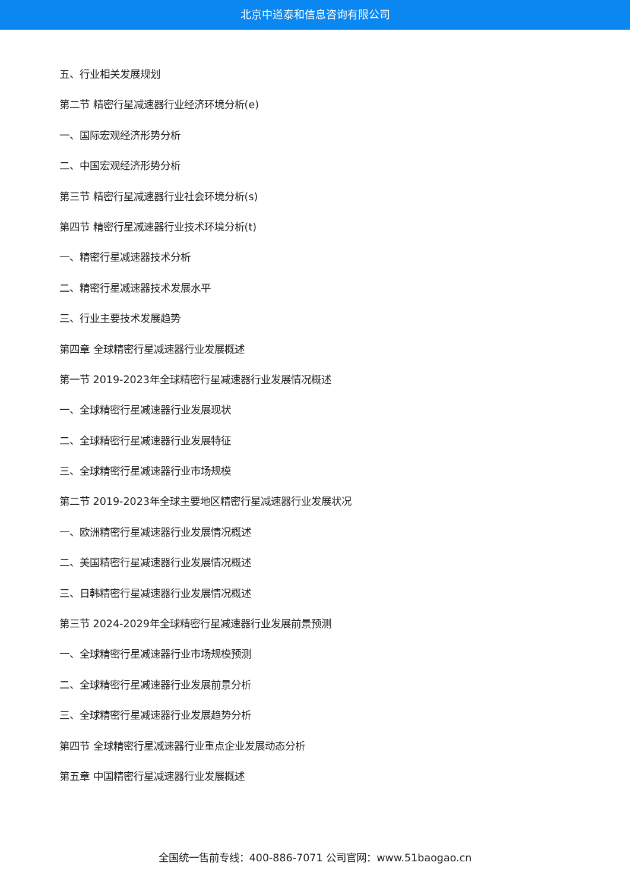北京中道泰和信息咨询有限公司
五、行业相关发展规划
第二节 精密行星减速器行业经济环境分析(e)
一、国际宏观经济形势分析
二、中国宏观经济形势分析
第三节 精密行星减速器行业社会环境分析(s)
第四节 精密行星减速器行业技术环境分析(t)
一、精密行星减速器技术分析
二、精密行星减速器技术发展水平
三、行业主要技术发展趋势
第四章 全球精密行星减速器行业发展概述
第一节 2019-2023年全球精密行星减速器行业发展情况概述
一、全球精密行星减速器行业发展现状
二、全球精密行星减速器行业发展特征
三、全球精密行星减速器行业市场规模
第二节 2019-2023年全球主要地区精密行星减速器行业发展状况
一、欧洲精密行星减速器行业发展情况概述
二、美国精密行星减速器行业发展情况概述
三、日韩精密行星减速器行业发展情况概述
第三节 2024-2029年全球精密行星减速器行业发展前景预测
一、全球精密行星减速器行业市场规模预测
二、全球精密行星减速器行业发展前景分析
三、全球精密行星减速器行业发展趋势分析
第四节 全球精密行星减速器行业重点企业发展动态分析
第五章 中国精密行星减速器行业发展概述
全国统一售前专线：400-886-7071 公司官网：www.51baogao.cn